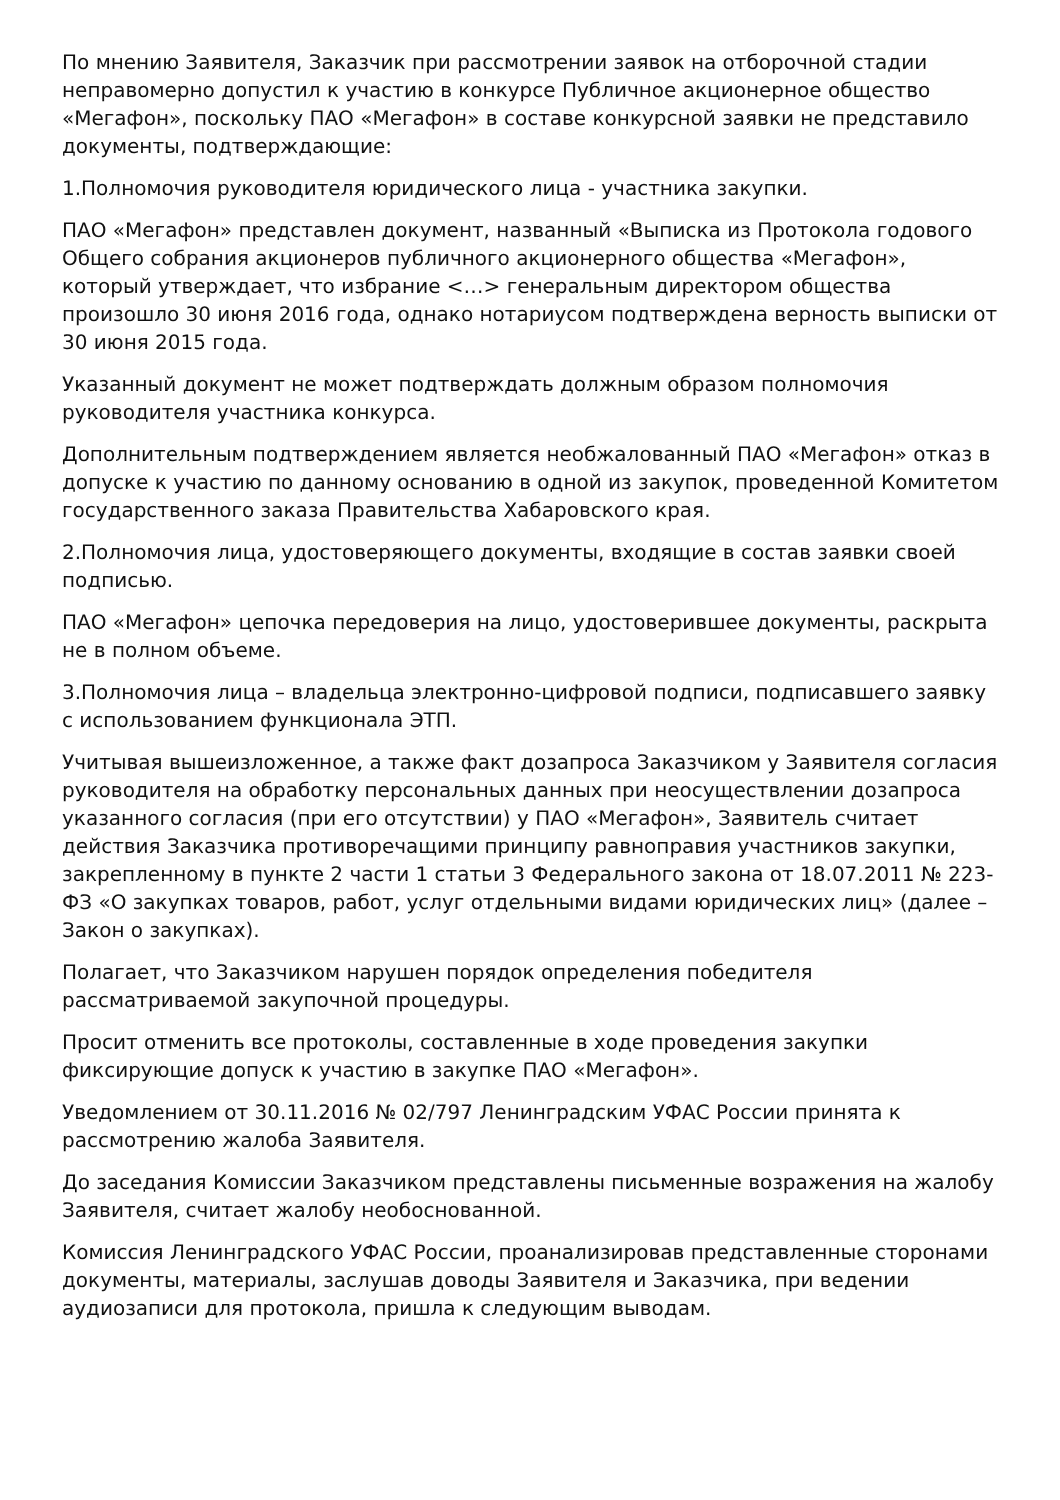По мнению Заявителя, Заказчик при рассмотрении заявок на отборочной стадии неправомерно допустил к участию в конкурсе Публичное акционерное общество «Мегафон», поскольку ПАО «Мегафон» в составе конкурсной заявки не представило документы, подтверждающие:
1.Полномочия руководителя юридического лица - участника закупки.
ПАО «Мегафон» представлен документ, названный «Выписка из Протокола годового Общего собрания акционеров публичного акционерного общества «Мегафон», который утверждает, что избрание <…> генеральным директором общества произошло 30 июня 2016 года, однако нотариусом подтверждена верность выписки от 30 июня 2015 года.
Указанный документ не может подтверждать должным образом полномочия руководителя участника конкурса.
Дополнительным подтверждением является необжалованный ПАО «Мегафон» отказ в допуске к участию по данному основанию в одной из закупок, проведенной Комитетом государственного заказа Правительства Хабаровского края.
2.Полномочия лица, удостоверяющего документы, входящие в состав заявки своей подписью.
ПАО «Мегафон» цепочка передоверия на лицо, удостоверившее документы, раскрыта не в полном объеме.
3.Полномочия лица – владельца электронно-цифровой подписи, подписавшего заявку с использованием функционала ЭТП.
Учитывая вышеизложенное, а также факт дозапроса Заказчиком у Заявителя согласия руководителя на обработку персональных данных при неосуществлении дозапроса указанного согласия (при его отсутствии) у ПАО «Мегафон», Заявитель считает действия Заказчика противоречащими принципу равноправия участников закупки, закрепленному в пункте 2 части 1 статьи 3 Федерального закона от 18.07.2011 № 223-ФЗ «О закупках товаров, работ, услуг отдельными видами юридических лиц» (далее – Закон о закупках).
Полагает, что Заказчиком нарушен порядок определения победителя рассматриваемой закупочной процедуры.
Просит отменить все протоколы, составленные в ходе проведения закупки фиксирующие допуск к участию в закупке ПАО «Мегафон».
Уведомлением от 30.11.2016 № 02/797 Ленинградским УФАС России принята к рассмотрению жалоба Заявителя.
До заседания Комиссии Заказчиком представлены письменные возражения на жалобу Заявителя, считает жалобу необоснованной.
Комиссия Ленинградского УФАС России, проанализировав представленные сторонами документы, материалы, заслушав доводы Заявителя и Заказчика, при ведении аудиозаписи для протокола, пришла к следующим выводам.